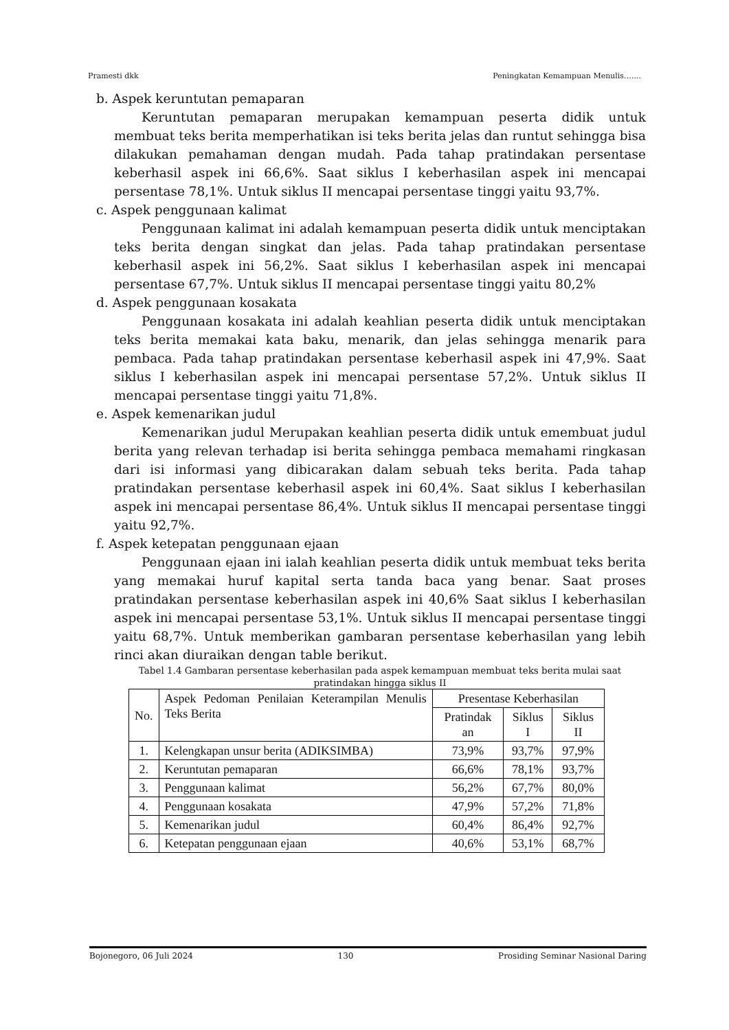Pramesti dkk Peningkatan Kemampuan Menulis…....
b. Aspek keruntutan pemaparan
Keruntutan pemaparan merupakan kemampuan peserta didik untuk membuat teks berita memperhatikan isi teks berita jelas dan runtut sehingga bisa dilakukan pemahaman dengan mudah. Pada tahap pratindakan persentase keberhasil aspek ini 66,6%. Saat siklus I keberhasilan aspek ini mencapai persentase 78,1%. Untuk siklus II mencapai persentase tinggi yaitu 93,7%.
c. Aspek penggunaan kalimat
Penggunaan kalimat ini adalah kemampuan peserta didik untuk menciptakan teks berita dengan singkat dan jelas. Pada tahap pratindakan persentase keberhasil aspek ini 56,2%. Saat siklus I keberhasilan aspek ini mencapai persentase 67,7%. Untuk siklus II mencapai persentase tinggi yaitu 80,2%
d. Aspek penggunaan kosakata
Penggunaan kosakata ini adalah keahlian peserta didik untuk menciptakan teks berita memakai kata baku, menarik, dan jelas sehingga menarik para pembaca. Pada tahap pratindakan persentase keberhasil aspek ini 47,9%. Saat siklus I keberhasilan aspek ini mencapai persentase 57,2%. Untuk siklus II mencapai persentase tinggi yaitu 71,8%.
e. Aspek kemenarikan judul
Kemenarikan judul Merupakan keahlian peserta didik untuk emembuat judul berita yang relevan terhadap isi berita sehingga pembaca memahami ringkasan dari isi informasi yang dibicarakan dalam sebuah teks berita. Pada tahap pratindakan persentase keberhasil aspek ini 60,4%. Saat siklus I keberhasilan aspek ini mencapai persentase 86,4%. Untuk siklus II mencapai persentase tinggi yaitu 92,7%.
f. Aspek ketepatan penggunaan ejaan
Penggunaan ejaan ini ialah keahlian peserta didik untuk membuat teks berita yang memakai huruf kapital serta tanda baca yang benar. Saat proses pratindakan persentase keberhasilan aspek ini 40,6% Saat siklus I keberhasilan aspek ini mencapai persentase 53,1%. Untuk siklus II mencapai persentase tinggi yaitu 68,7%. Untuk memberikan gambaran persentase keberhasilan yang lebih rinci akan diuraikan dengan table berikut.
Tabel 1.4 Gambaran persentase keberhasilan pada aspek kemampuan membuat teks berita mulai saat pratindakan hingga siklus II
| No. | Aspek Pedoman Penilaian Keterampilan Menulis Teks Berita | Presentase Keberhasilan | | |
| --- | --- | --- | --- | --- |
| | | Pratindak an | Siklus I | Siklus II |
| 1. | Kelengkapan unsur berita (ADIKSIMBA) | 73,9% | 93,7% | 97,9% |
| 2. | Keruntutan pemaparan | 66,6% | 78,1% | 93,7% |
| 3. | Penggunaan kalimat | 56,2% | 67,7% | 80,0% |
| 4. | Penggunaan kosakata | 47,9% | 57,2% | 71,8% |
| 5. | Kemenarikan judul | 60,4% | 86,4% | 92,7% |
| 6. | Ketepatan penggunaan ejaan | 40,6% | 53,1% | 68,7% |
Bojonegoro, 06 Juli 2024 130 Prosiding Seminar Nasional Daring